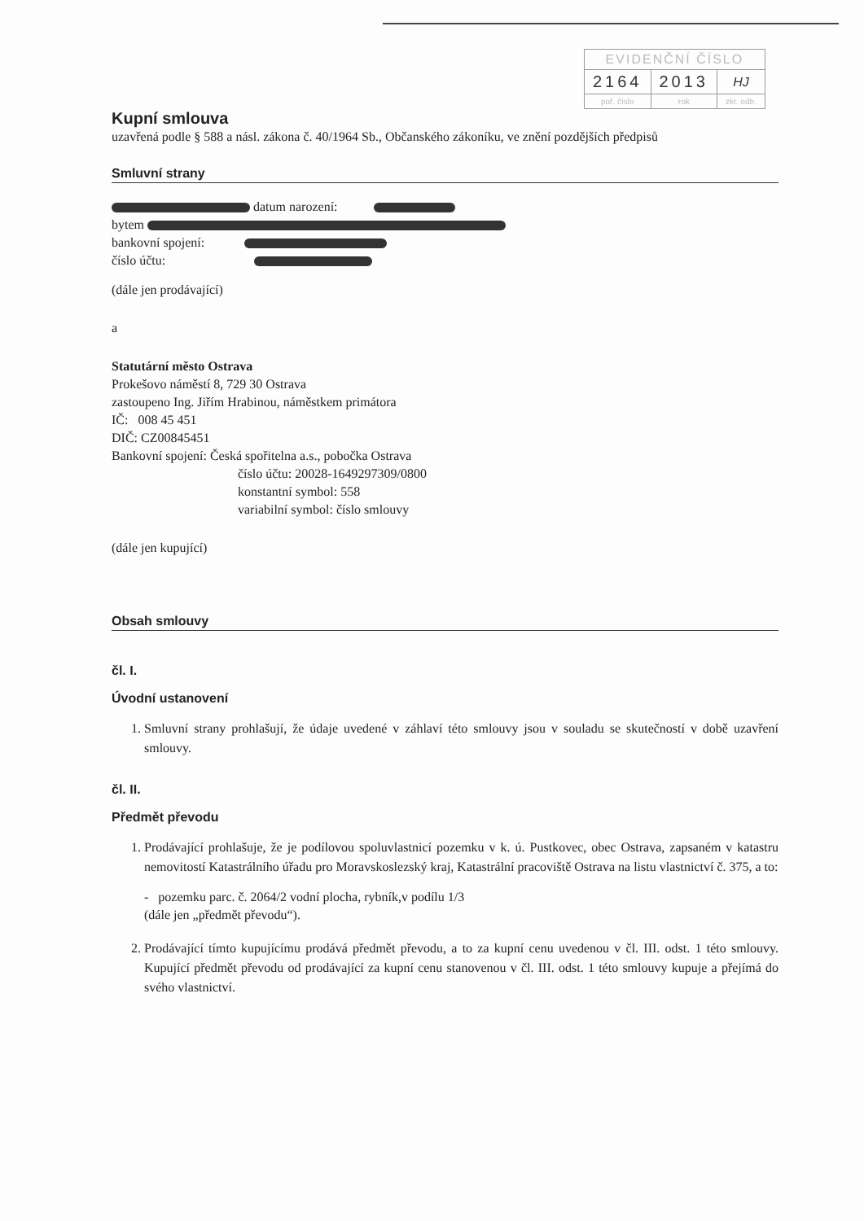| EVIDENČNÍ ČÍSLO | | |
| --- | --- | --- |
| 2164 | 2013 | HJ |
| poř. číslo | rok | zkr. odb. |
Kupní smlouva
uzavřená podle § 588 a násl. zákona č. 40/1964 Sb., Občanského zákoníku, ve znění pozdějších předpisů
Smluvní strany
datum narození:
bytem
bankovní spojení:
číslo účtu:
(dále jen prodávající)
a
Statutární město Ostrava
Prokešovo náměstí 8, 729 30 Ostrava
zastoupeno Ing. Jiřím Hrabinou, náměstkem primátora
IČ: 008 45 451
DIČ: CZ00845451
Bankovní spojení: Česká spořitelna a.s., pobočka Ostrava
číslo účtu: 20028-1649297309/0800
konstantní symbol: 558
variabilní symbol: číslo smlouvy
(dále jen kupující)
Obsah smlouvy
čl. I.
Úvodní ustanovení
1. Smluvní strany prohlašují, že údaje uvedené v záhlaví této smlouvy jsou v souladu se skutečností v době uzavření smlouvy.
čl. II.
Předmět převodu
1. Prodávající prohlašuje, že je podílovou spoluvlastnicí pozemku v k. ú. Pustkovec, obec Ostrava, zapsaném v katastru nemovitostí Katastrálního úřadu pro Moravskoslezský kraj, Katastrální pracoviště Ostrava na listu vlastnictví č. 375, a to:
- pozemku parc. č. 2064/2 vodní plocha, rybník,v podílu 1/3
(dále jen „předmět převodu“).
2. Prodávající tímto kupujícímu prodává předmět převodu, a to za kupní cenu uvedenou v čl. III. odst. 1 této smlouvy. Kupující předmět převodu od prodávající za kupní cenu stanovenou v čl. III. odst. 1 této smlouvy kupuje a přejímá do svého vlastnictví.